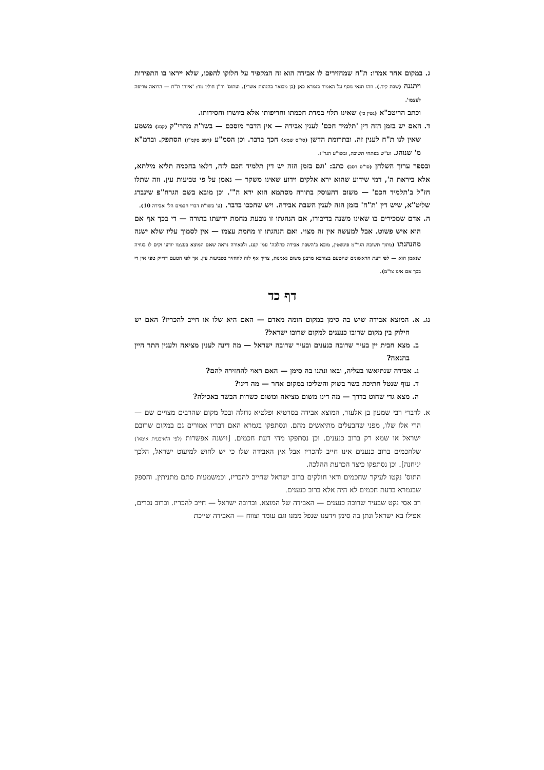ג. במקום אחר אמרו: ת"ח שמחזירים לו אבידה הוא זה המקפיד על חלוקו להפכו, שלא ייראו בו התפירות ויתגנה (שבת קיד.). וזהו תנאי נוסף על האמור בגמרא כאן (כן מבואר בהגהות אשרי). ועתוס' ור"ן חולין מד: 'איזהו ת"ח — הרואה טריפה לעצמו'.
וכתב הריטב"א (גטין כז) שאינו תלוי במדת חכמתו וחריפותו אלא ביושרו וחסידותו.
ד. האם יש בזמן הזה דין 'תלמיד חכם' לענין אבידה — אין הדבר מוסכם — בשו"ת מהרי"ק (קסג) משמע שאין לנו ת"ח לענין זה. ובתרומת הדשן (סו"ס שמא) חכך בדבר. וכן הסמ"ע (רסב סקמ"ו) הסתפק. וברמ"א מ' שנוהג. וע"ש בפתחי תשובה, ובשו"ע הגר"ז.
ובספר ערוך השלחן (סו"ס רסב) כתב: 'וגם בזמן הזה יש דין תלמיד חכם לזה, דלאו בחכמה תליא מילתא, אלא ביראת ה', דמי שידוע שהוא ירא אלקים וידוע שאינו משקר — נאמן על פי טביעות עין. וזה שתלו חז"ל ב'תלמיד חכם' — משום דהעוסק בתורה מסתמא הוא ירא ה"'. וכן מובא בשם הגרח"פ שינברג שליט"א, שיש דין 'ת"ח' בזמן הזה לענין השבת אבידה. ויש שחככו בדבר. (ע' בשו"ת דברי חכמים הל' אבידה 10).
ה. אדם שמכירים בו שאינו משנה בדיבורו, אם הנהגתו זו נובעת מחמת ידיעתו בתורה — די בכך אף אם הוא איש פשוט. אבל למעשה אין זה מצוי. ואם הנהגתו זו מחמת עצמו — אין לסמוך עליו שלא ישנה מהנהגתו (מתוך תשובת הגר"מ פינשטין, מובא ב'השבת אבידה כהלכה' עמ' קעג. ולכאורה נראה שאם המוצא בעצמו יודעו וקים לו בגוויה שנאמן הוא — לפי דעת הראשונים שהטעם בצורבא מרבנן משום נאמנות, צריך אף לזה להחזיר בטביעות עין. אך לפי הטעם דדייק טפי אין די בכך אם אינו צו"מ).
דף כד
נג. א. המוצא אבידה שיש בה סימן במקום הומה מאדם — האם היא שלו או חייב להכריז? האם יש חילוק בין מקום שרובו כנענים למקום שרובו ישראל?
ב. מצא חבית יין בעיר שרובה כנענים ובעיר שרובה ישראל — מה דינה לענין מציאה ולענין התר היין בהנאה?
ג. אבידה שנתיאשו בעליה, ובאו ונתנו בה סימן — האם ראוי להחזירה להם?
ד. עוף שנטל חתיכת בשר בשוק והשליכו במקום אחר — מה דינו?
ה. מצא גדי שחוט בדרך — מה דינו משום מציאה ומשום כשרות הבשר באכילה?
א. לדברי רבי שמעון בן אלעזר, המוצא אבידה בסרטיא ופלטיא גדולה ובכל מקום שהרבים מצויים שם — הרי אלו שלו, מפני שהבעלים מתיאשים מהם. ונסתפקו בגמרא האם דבריו אמורים גם במקום שרובם ישראל או שמא רק ברוב כנענים. וכן נסתפקו מהי דעת חכמים. [וישנה אפשרות (לפי ה'איבעית אימא') שלחכמים ברוב כנענים אינו חייב להכריז אבל אין האבידה שלו כי יש לחוש למיעוט ישראל, הלכך יניחנה]. וכן נסתפקו כיצד הכרעת ההלכה.
התוס' נקטו לעיקר שחכמים ודאי חולקים ברוב ישראל שחייב להכריז, וכמשמעות סתם מתניתין. והספק שבגמרא בדעת חכמים לא היה אלא ברוב כנענים.
רב אסי נקט שבעיר שרובה כנענים — האבידה של המוצא. וברובה ישראל — חייב להכריז. וברוב נכרים, אפילו בא ישראל ונתן בה סימן וידענו שנפל ממנו וגם עומד וצווח — האבידה שייכת